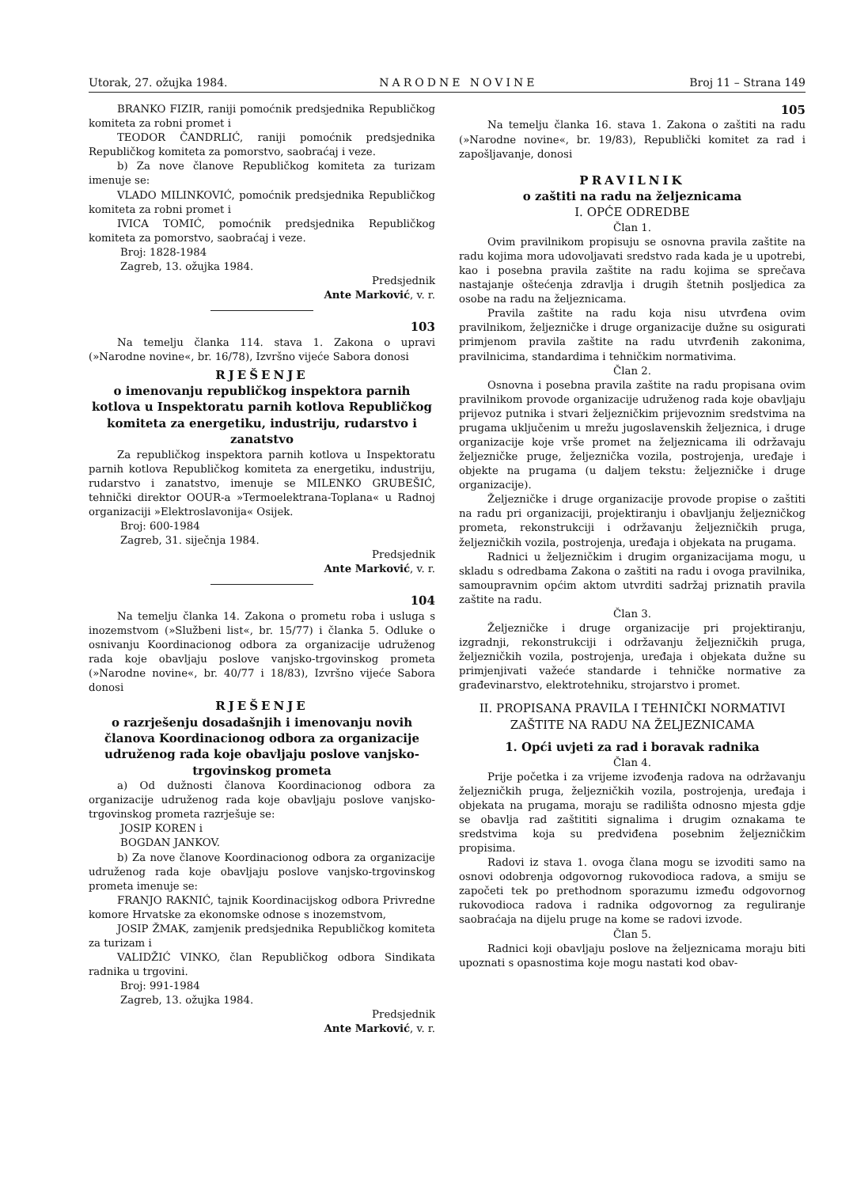Utorak, 27. ožujka 1984. NARODNE NOVINE Broj 11 – Strana 149
BRANKO FIZIR, raniji pomoćnik predsjednika Republičkog komiteta za robni promet i
TEODOR ČANDRLIĆ, raniji pomoćnik predsjednika Republičkog komiteta za pomorstvo, saobraćaj i veze.
b) Za nove članove Republičkog komiteta za turizam imenuje se:
VLADO MILINKOVIĆ, pomoćnik predsjednika Republičkog komiteta za robni promet i
IVICA TOMIĆ, pomoćnik predsjednika Republičkog komiteta za pomorstvo, saobraćaj i veze.
Broj: 1828-1984
Zagreb, 13. ožujka 1984.
Predsjednik
Ante Marković, v. r.
103
Na temelju članka 114. stava 1. Zakona o upravi (»Narodne novine«, br. 16/78), Izvršno vijeće Sabora donosi
RJEŠENJE
o imenovanju republičkog inspektora parnih kotlova u Inspektoratu parnih kotlova Republičkog komiteta za energetiku, industriju, rudarstvo i zanatstvo
Za republičkog inspektora parnih kotlova u Inspektoratu parnih kotlova Republičkog komiteta za energetiku, industriju, rudarstvo i zanatstvo, imenuje se MILENKO GRUBEŠIĆ, tehnički direktor OOUR-a »Termoelektrana-Toplana« u Radnoj organizaciji »Elektroslavonija« Osijek.
Broj: 600-1984
Zagreb, 31. siječnja 1984.
Predsjednik
Ante Marković, v. r.
104
Na temelju članka 14. Zakona o prometu roba i usluga s inozemstvom (»Službeni list«, br. 15/77) i članka 5. Odluke o osnivanju Koordinacionog odbora za organizacije udruženog rada koje obavljaju poslove vanjsko-trgovinskog prometa (»Narodne novine«, br. 40/77 i 18/83), Izvršno vijeće Sabora donosi
RJEŠENJE
o razrješenju dosadašnjih i imenovanju novih članova Koordinacionog odbora za organizacije udruženog rada koje obavljaju poslove vanjsko-trgovinskog prometa
a) Od dužnosti članova Koordinacionog odbora za organizacije udruženog rada koje obavljaju poslove vanjsko-trgovinskog prometa razrješuje se:
JOSIP KOREN i
BOGDAN JANKOV.
b) Za nove članove Koordinacionog odbora za organizacije udruženog rada koje obavljaju poslove vanjsko-trgovinskog prometa imenuje se:
FRANJO RAKNIĆ, tajnik Koordinacijskog odbora Privredne komore Hrvatske za ekonomske odnose s inozemstvom,
JOSIP ŽMAK, zamjenik predsjednika Republičkog komiteta za turizam i
VALIDŽIĆ VINKO, član Republičkog odbora Sindikata radnika u trgovini.
Broj: 991-1984
Zagreb, 13. ožujka 1984.
Predsjednik
Ante Marković, v. r.
105
Na temelju članka 16. stava 1. Zakona o zaštiti na radu (»Narodne novine«, br. 19/83), Republički komitet za rad i zapošljavanje, donosi
PRAVILNIK
o zaštiti na radu na željeznicama
I. OPĆE ODREDBE
Član 1.
Ovim pravilnikom propisuju se osnovna pravila zaštite na radu kojima mora udovoljavati sredstvo rada kada je u upotrebi, kao i posebna pravila zaštite na radu kojima se sprečava nastajanje oštećenja zdravlja i drugih štetnih posljedica za osobe na radu na željeznicama.
Pravila zaštite na radu koja nisu utvrđena ovim pravilnikom, željezničke i druge organizacije dužne su osigurati primjenom pravila zaštite na radu utvrđenih zakonima, pravilnicima, standardima i tehničkim normativima.
Član 2.
Osnovna i posebna pravila zaštite na radu propisana ovim pravilnikom provode organizacije udruženog rada koje obavljaju prijevoz putnika i stvari željezničkim prijevoznim sredstvima na prugama uključenim u mrežu jugoslavenskih željeznica, i druge organizacije koje vrše promet na željeznicama ili održavaju željezničke pruge, željeznička vozila, postrojenja, uređaje i objekte na prugama (u daljem tekstu: željezničke i druge organizacije).
Željezničke i druge organizacije provode propise o zaštiti na radu pri organizaciji, projektiranju i obavljanju željezničkog prometa, rekonstrukciji i održavanju željezničkih pruga, željezničkih vozila, postrojenja, uređaja i objekata na prugama.
Radnici u željezničkim i drugim organizacijama mogu, u skladu s odredbama Zakona o zaštiti na radu i ovoga pravilnika, samoupravnim općim aktom utvrditi sadržaj priznatih pravila zaštite na radu.
Član 3.
Željezničke i druge organizacije pri projektiranju, izgradnji, rekonstrukciji i održavanju željezničkih pruga, željezničkih vozila, postrojenja, uređaja i objekata dužne su primjenjivati važeće standarde i tehničke normative za građevinarstvo, elektrotehniku, strojarstvo i promet.
II. PROPISANA PRAVILA I TEHNIČKI NORMATIVI ZAŠTITE NA RADU NA ŽELJEZNICAMA
1. Opći uvjeti za rad i boravak radnika
Član 4.
Prije početka i za vrijeme izvođenja radova na održavanju željezničkih pruga, željezničkih vozila, postrojenja, uređaja i objekata na prugama, moraju se radilišta odnosno mjesta gdje se obavlja rad zaštititi signalima i drugim oznakama te sredstvima koja su predviđena posebnim željezničkim propisima.
Radovi iz stava 1. ovoga člana mogu se izvoditi samo na osnovi odobrenja odgovornog rukovodioca radova, a smiju se započeti tek po prethodnom sporazumu između odgovornog rukovodioca radova i radnika odgovornog za reguliranje saobraćaja na dijelu pruge na kome se radovi izvode.
Član 5.
Radnici koji obavljaju poslove na željeznicama moraju biti upoznati s opasnostima koje mogu nastati kod obav-